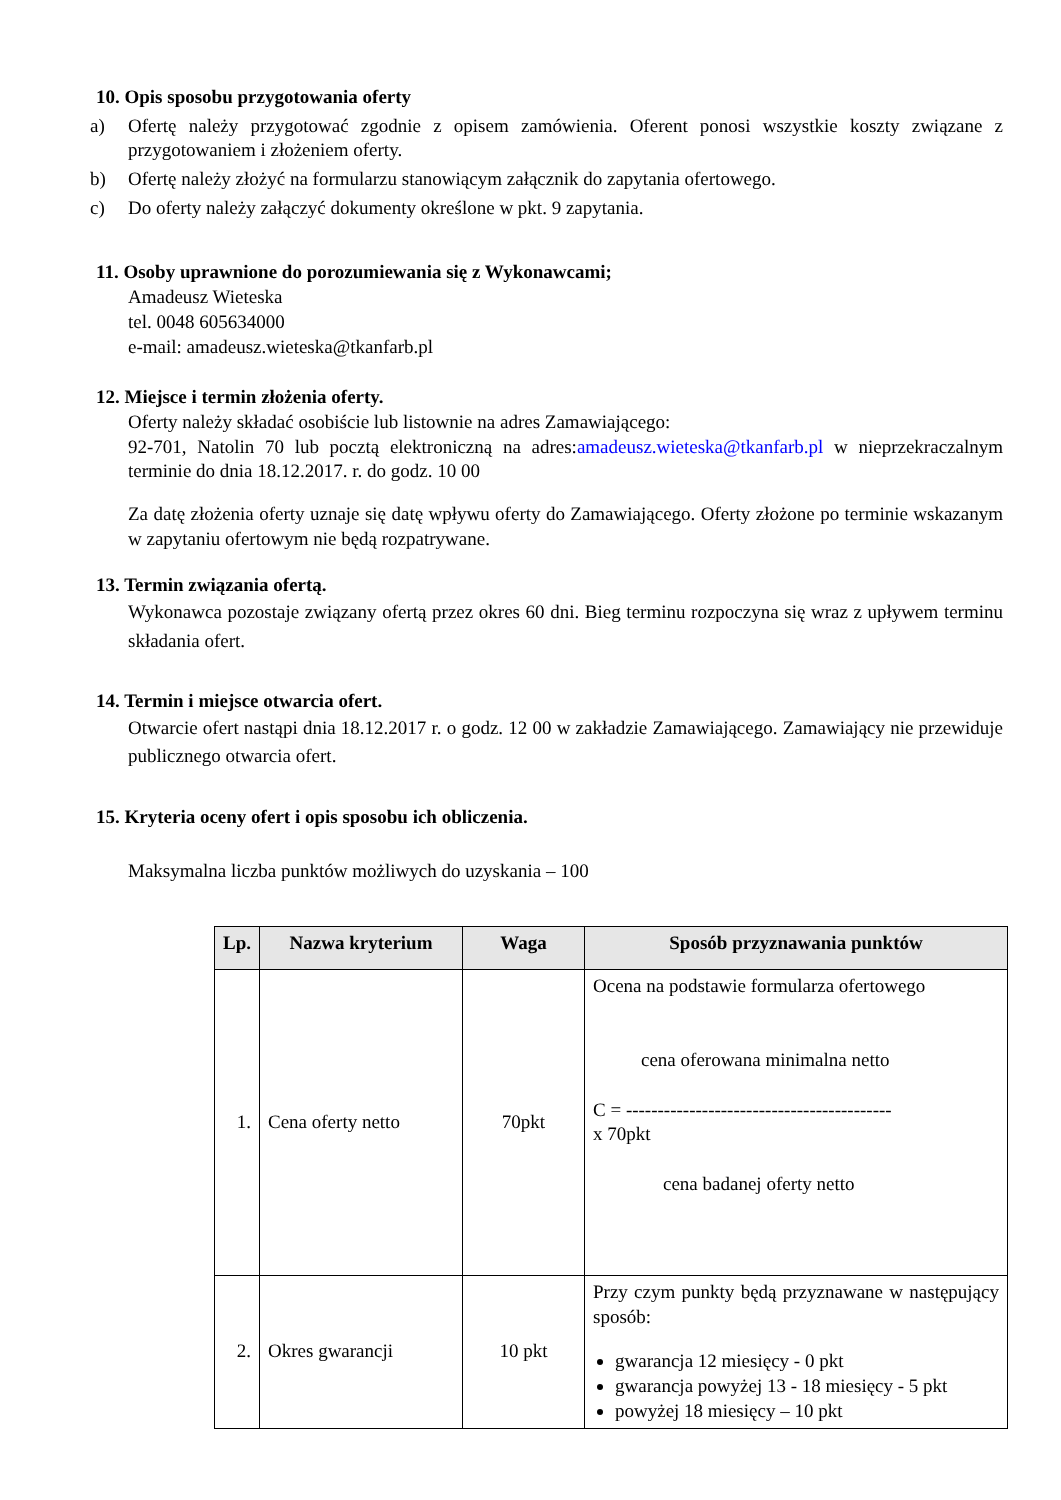10. Opis sposobu przygotowania oferty
a) Ofertę należy przygotować zgodnie z opisem zamówienia. Oferent ponosi wszystkie koszty związane z przygotowaniem i złożeniem oferty.
b) Ofertę należy złożyć na formularzu stanowiącym załącznik do zapytania ofertowego.
c) Do oferty należy załączyć dokumenty określone w pkt. 9 zapytania.
11. Osoby uprawnione do porozumiewania się z Wykonawcami;
Amadeusz Wieteska
tel. 0048 605634000
e-mail: amadeusz.wieteska@tkanfarb.pl
12. Miejsce i termin złożenia oferty.
Oferty należy składać osobiście lub listownie na adres Zamawiającego:
92-701, Natolin 70 lub pocztą elektroniczną na adres:amadeusz.wieteska@tkanfarb.pl w nieprzekraczalnym terminie do dnia 18.12.2017. r. do godz. 10 00
Za datę złożenia oferty uznaje się datę wpływu oferty do Zamawiającego. Oferty złożone po terminie wskazanym w zapytaniu ofertowym nie będą rozpatrywane.
13. Termin związania ofertą.
Wykonawca pozostaje związany ofertą przez okres 60 dni. Bieg terminu rozpoczyna się wraz z upływem terminu składania ofert.
14. Termin i miejsce otwarcia ofert.
Otwarcie ofert nastąpi dnia 18.12.2017 r. o godz. 12 00 w zakładzie Zamawiającego. Zamawiający nie przewiduje publicznego otwarcia ofert.
15. Kryteria oceny ofert i opis sposobu ich obliczenia.
Maksymalna liczba punktów możliwych do uzyskania – 100
| Lp. | Nazwa kryterium | Waga | Sposób przyznawania punktów |
| --- | --- | --- | --- |
| 1. | Cena oferty netto | 70pkt | Ocena na podstawie formularza ofertowego cena oferowana minimalna netto C = ------------------------------------------ x 70pkt cena badanej oferty netto |
| 2. | Okres gwarancji | 10 pkt | Przy czym punkty będą przyznawane w następujący sposób: gwarancja 12 miesięcy - 0 pkt gwarancja powyżej 13 - 18 miesięcy - 5 pkt powyżej 18 miesięcy – 10 pkt |